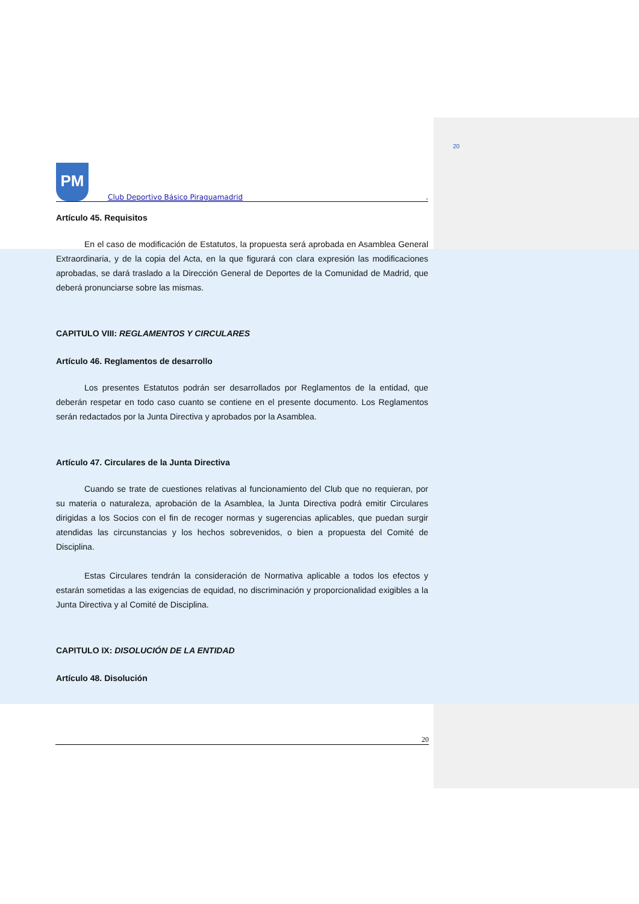20
PM
Club Deportivo Básico Piraguamadrid
.
Artículo 45. Requisitos
En el caso de modificación de Estatutos, la propuesta será aprobada en Asamblea General Extraordinaria, y de la copia del Acta, en la que figurará con clara expresión las modificaciones aprobadas, se dará traslado a la Dirección General de Deportes de la Comunidad de Madrid, que deberá pronunciarse sobre las mismas.
CAPITULO VIII: REGLAMENTOS Y CIRCULARES
Artículo 46. Reglamentos de desarrollo
Los presentes Estatutos podrán ser desarrollados por Reglamentos de la entidad, que deberán respetar en todo caso cuanto se contiene en el presente documento. Los Reglamentos serán redactados por la Junta Directiva y aprobados por la Asamblea.
Artículo 47. Circulares de la Junta Directiva
Cuando se trate de cuestiones relativas al funcionamiento del Club que no requieran, por su materia o naturaleza, aprobación de la Asamblea, la Junta Directiva podrá emitir Circulares dirigidas a los Socios con el fin de recoger normas y sugerencias aplicables, que puedan surgir atendidas las circunstancias y los hechos sobrevenidos, o bien a propuesta del Comité de Disciplina.
Estas Circulares tendrán la consideración de Normativa aplicable a todos los efectos y estarán sometidas a las exigencias de equidad, no discriminación y proporcionalidad exigibles a la Junta Directiva y al Comité de Disciplina.
CAPITULO IX: DISOLUCIÓN DE LA ENTIDAD
Artículo 48. Disolución
20